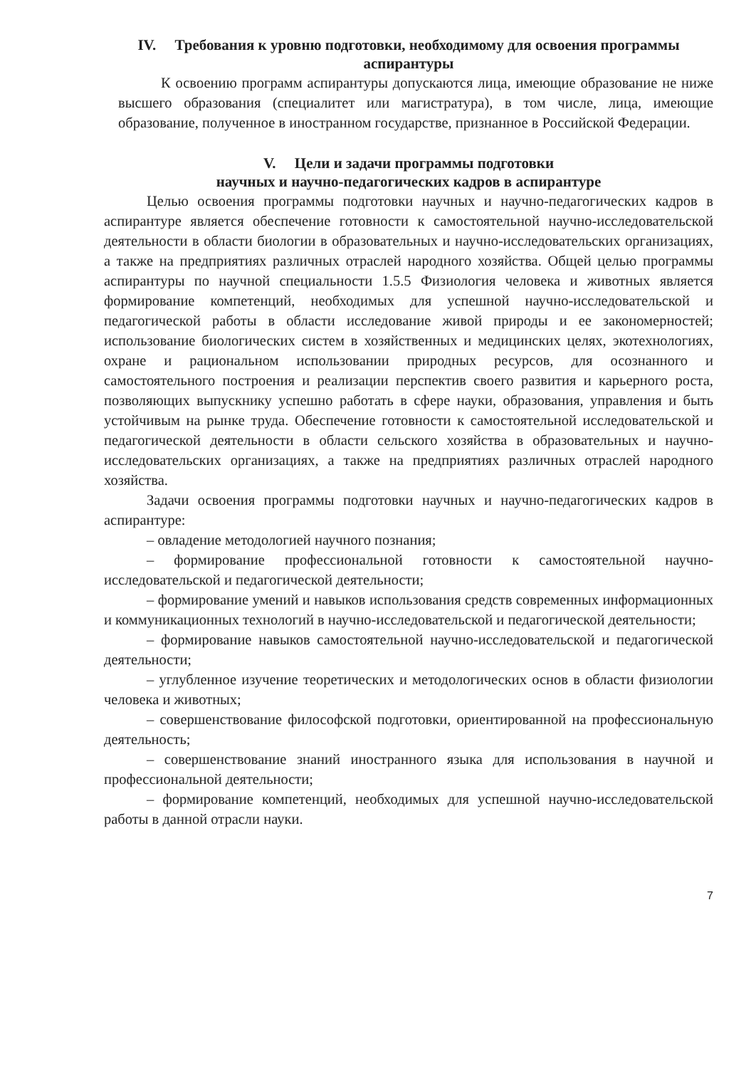IV. Требования к уровню подготовки, необходимому для освоения программы аспирантуры
К освоению программ аспирантуры допускаются лица, имеющие образование не ниже высшего образования (специалитет или магистратура), в том числе, лица, имеющие образование, полученное в иностранном государстве, признанное в Российской Федерации.
V. Цели и задачи программы подготовки
научных и научно-педагогических кадров в аспирантуре
Целью освоения программы подготовки научных и научно-педагогических кадров в аспирантуре является обеспечение готовности к самостоятельной научно-исследовательской деятельности в области биологии в образовательных и научно-исследовательских организациях, а также на предприятиях различных отраслей народного хозяйства. Общей целью программы аспирантуры по научной специальности 1.5.5 Физиология человека и животных является формирование компетенций, необходимых для успешной научно-исследовательской и педагогической работы в области исследование живой природы и ее закономерностей; использование биологических систем в хозяйственных и медицинских целях, экотехнологиях, охране и рациональном использовании природных ресурсов, для осознанного и самостоятельного построения и реализации перспектив своего развития и карьерного роста, позволяющих выпускнику успешно работать в сфере науки, образования, управления и быть устойчивым на рынке труда. Обеспечение готовности к самостоятельной исследовательской и педагогической деятельности в области сельского хозяйства в образовательных и научно-исследовательских организациях, а также на предприятиях различных отраслей народного хозяйства.
Задачи освоения программы подготовки научных и научно-педагогических кадров в аспирантуре:
– овладение методологией научного познания;
– формирование профессиональной готовности к самостоятельной научно-исследовательской и педагогической деятельности;
– формирование умений и навыков использования средств современных информационных и коммуникационных технологий в научно-исследовательской и педагогической деятельности;
– формирование навыков самостоятельной научно-исследовательской и педагогической деятельности;
– углубленное изучение теоретических и методологических основ в области физиологии человека и животных;
– совершенствование философской подготовки, ориентированной на профессиональную деятельность;
– совершенствование знаний иностранного языка для использования в научной и профессиональной деятельности;
– формирование компетенций, необходимых для успешной научно-исследовательской работы в данной отрасли науки.
7